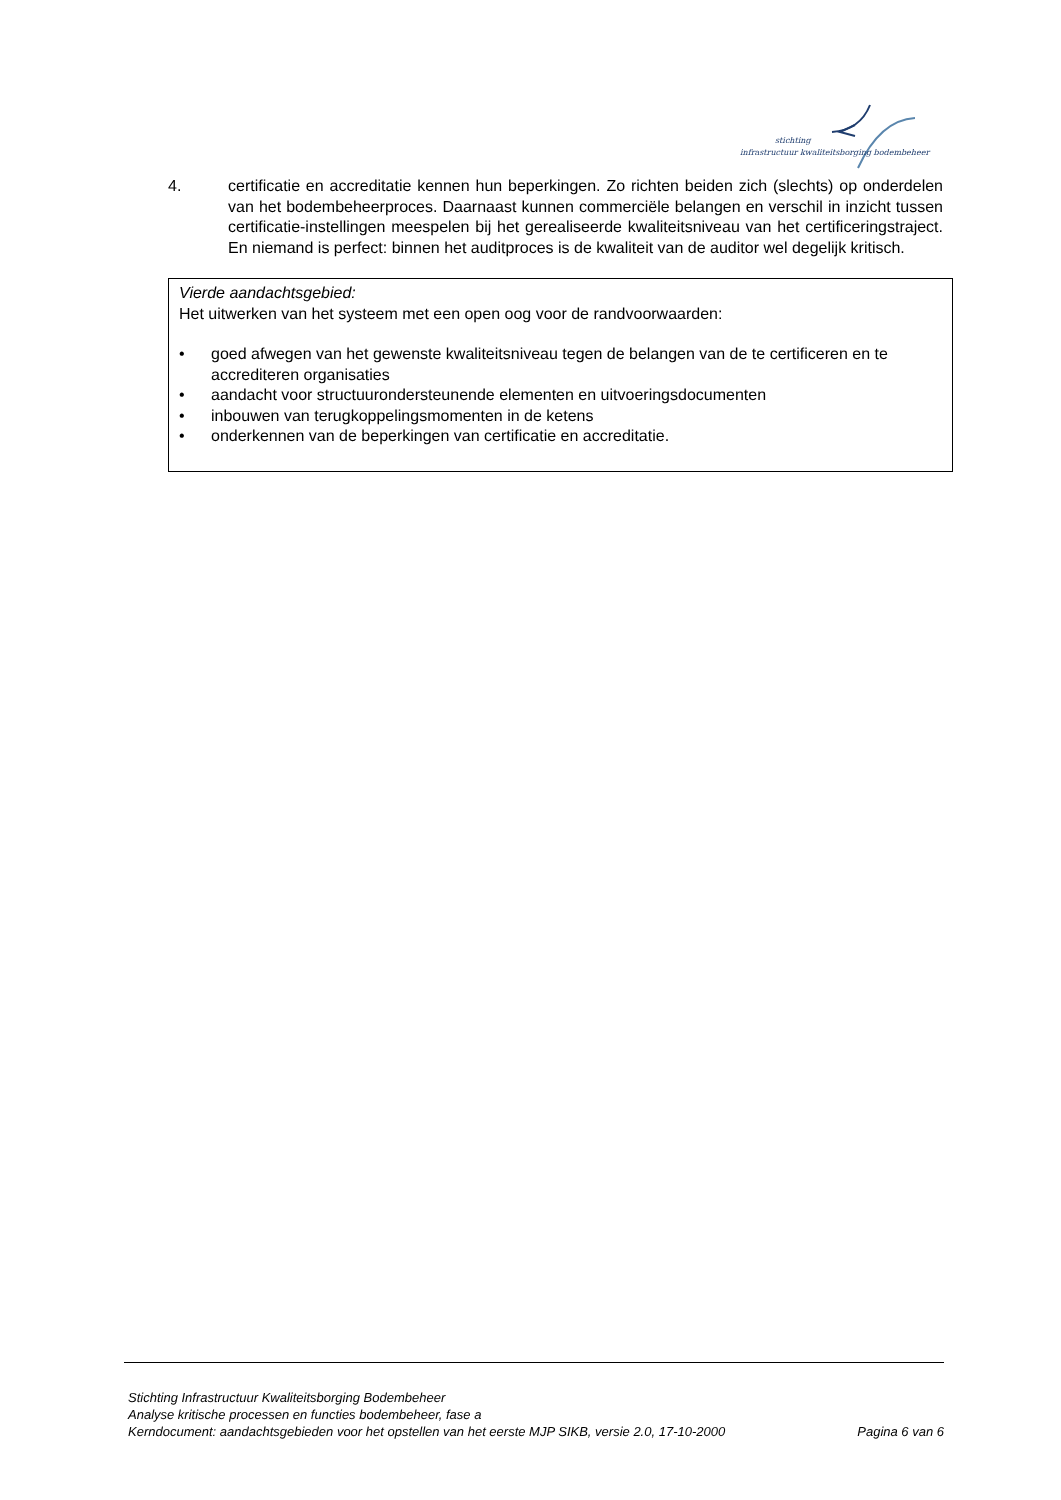stichting
infrastructuur kwaliteitsborging bodembeheer
4. certificatie en accreditatie kennen hun beperkingen. Zo richten beiden zich (slechts) op onderdelen van het bodembeheerproces. Daarnaast kunnen commerciële belangen en verschil in inzicht tussen certificatie-instellingen meespelen bij het gerealiseerde kwaliteitsniveau van het certificeringstraject. En niemand is perfect: binnen het auditproces is de kwaliteit van de auditor wel degelijk kritisch.
Vierde aandachtsgebied:
Het uitwerken van het systeem met een open oog voor de randvoorwaarden:
• goed afwegen van het gewenste kwaliteitsniveau tegen de belangen van de te certificeren en te accrediteren organisaties
• aandacht voor structuurondersteunende elementen en uitvoeringsdocumenten
• inbouwen van terugkoppelingsmomenten in de ketens
• onderkennen van de beperkingen van certificatie en accreditatie.
Stichting Infrastructuur Kwaliteitsborging Bodembeheer
Analyse kritische processen en functies bodembeheer, fase a
Kerndocument: aandachtsgebieden voor het opstellen van het eerste MJP SIKB, versie 2.0, 17-10-2000 Pagina 6 van 6